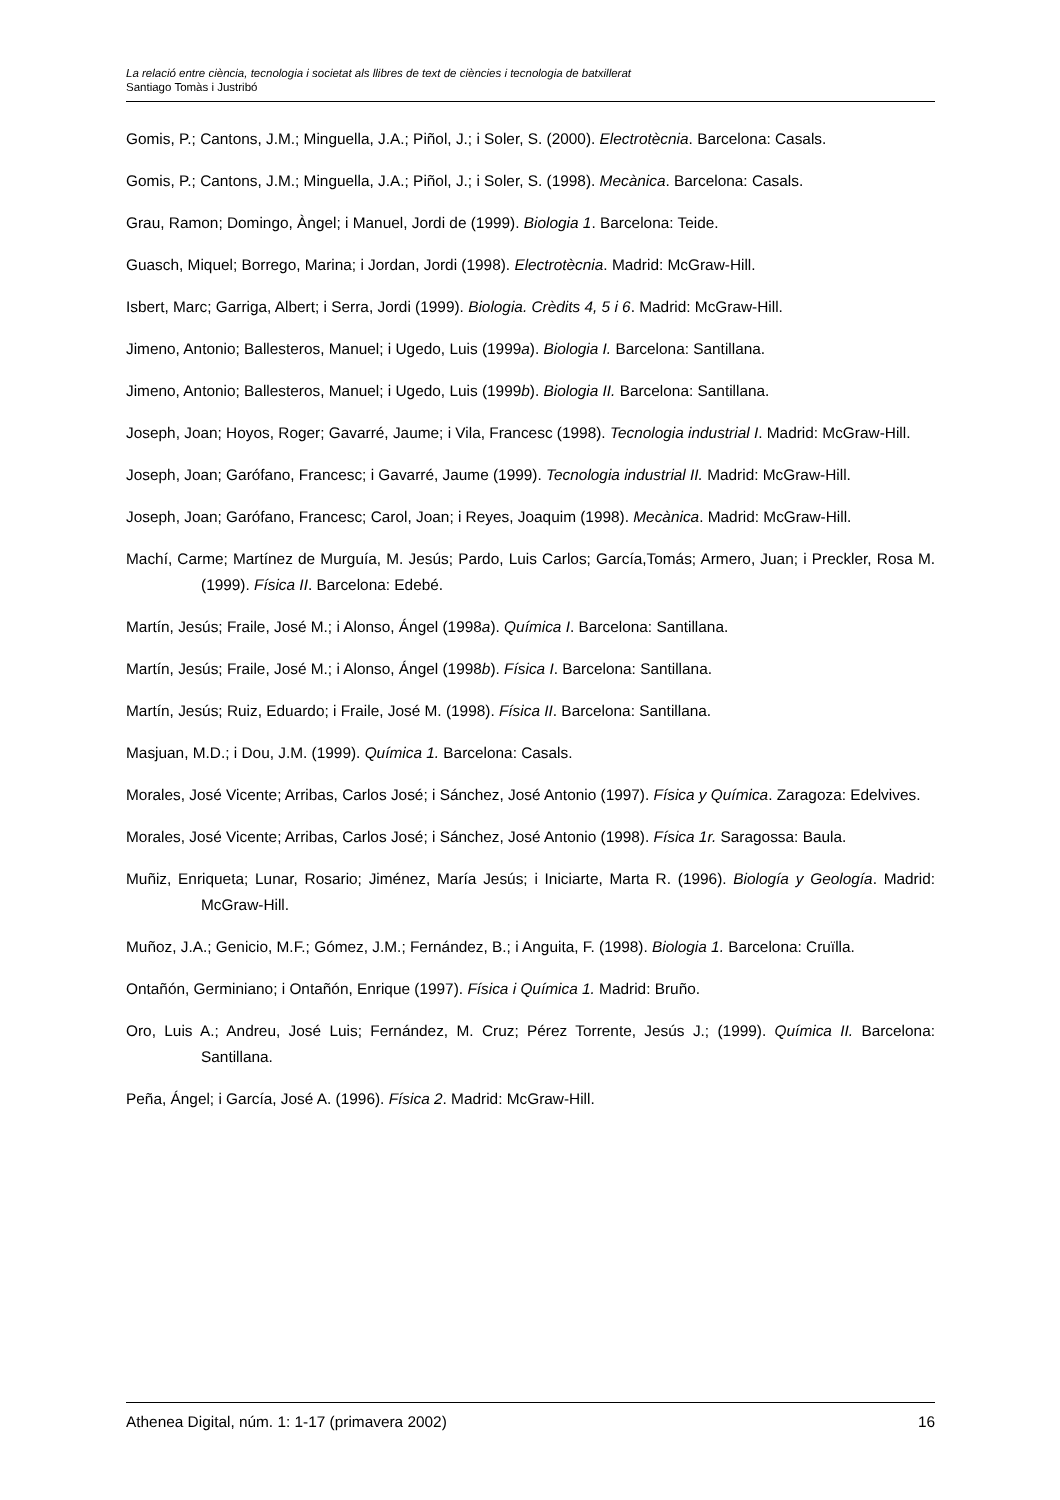La relació entre ciència, tecnologia i societat als llibres de text de ciències i tecnologia de batxillerat
Santiago Tomàs i Justribó
Gomis, P.; Cantons, J.M.; Minguella, J.A.; Piñol, J.; i Soler, S. (2000). Electrotècnia. Barcelona: Casals.
Gomis, P.; Cantons, J.M.; Minguella, J.A.; Piñol, J.; i Soler, S. (1998). Mecànica. Barcelona: Casals.
Grau, Ramon; Domingo, Àngel; i Manuel, Jordi de (1999). Biologia 1. Barcelona: Teide.
Guasch, Miquel; Borrego, Marina; i Jordan, Jordi (1998). Electrotècnia. Madrid: McGraw-Hill.
Isbert, Marc; Garriga, Albert; i Serra, Jordi (1999). Biologia. Crèdits 4, 5 i 6. Madrid: McGraw-Hill.
Jimeno, Antonio; Ballesteros, Manuel; i Ugedo, Luis (1999a). Biologia I. Barcelona: Santillana.
Jimeno, Antonio; Ballesteros, Manuel; i Ugedo, Luis (1999b). Biologia II. Barcelona: Santillana.
Joseph, Joan; Hoyos, Roger; Gavarré, Jaume; i Vila, Francesc (1998). Tecnologia industrial I. Madrid: McGraw-Hill.
Joseph, Joan; Garófano, Francesc; i Gavarré, Jaume (1999). Tecnologia industrial II. Madrid: McGraw-Hill.
Joseph, Joan; Garófano, Francesc; Carol, Joan; i Reyes, Joaquim (1998). Mecànica. Madrid: McGraw-Hill.
Machí, Carme; Martínez de Murguía, M. Jesús; Pardo, Luis Carlos; García,Tomás; Armero, Juan; i Preckler, Rosa M. (1999). Física II. Barcelona: Edebé.
Martín, Jesús; Fraile, José M.; i Alonso, Ángel (1998a). Química I. Barcelona: Santillana.
Martín, Jesús; Fraile, José M.; i Alonso, Ángel (1998b). Física I. Barcelona: Santillana.
Martín, Jesús; Ruiz, Eduardo; i Fraile, José M. (1998). Física II. Barcelona: Santillana.
Masjuan, M.D.; i Dou, J.M. (1999). Química 1. Barcelona: Casals.
Morales, José Vicente; Arribas, Carlos José; i Sánchez, José Antonio (1997). Física y Química. Zaragoza: Edelvives.
Morales, José Vicente; Arribas, Carlos José; i Sánchez, José Antonio (1998). Física 1r. Saragossa: Baula.
Muñiz, Enriqueta; Lunar, Rosario; Jiménez, María Jesús; i Iniciarte, Marta R. (1996). Biología y Geología. Madrid: McGraw-Hill.
Muñoz, J.A.; Genicio, M.F.; Gómez, J.M.; Fernández, B.; i Anguita, F. (1998). Biologia 1. Barcelona: Cruïlla.
Ontañón, Germiniano; i Ontañón, Enrique (1997). Física i Química 1. Madrid: Bruño.
Oro, Luis A.; Andreu, José Luis; Fernández, M. Cruz; Pérez Torrente, Jesús J.; (1999). Química II. Barcelona: Santillana.
Peña, Ángel; i García, José A. (1996). Física 2. Madrid: McGraw-Hill.
Athenea Digital, núm. 1: 1-17 (primavera 2002) 16